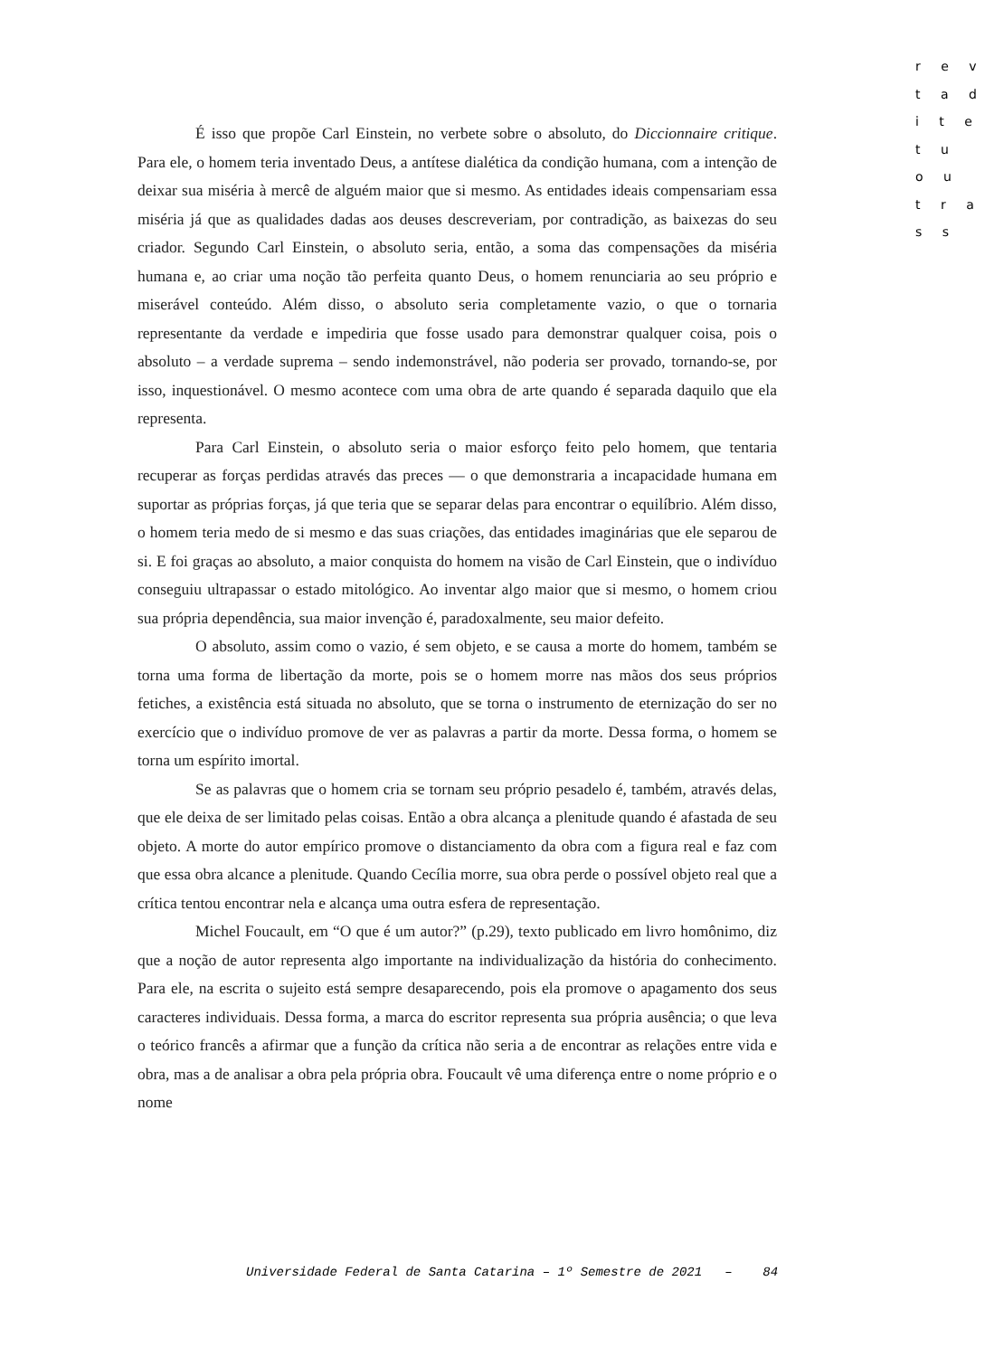r e v
t a d
i t e
t u
o u
t r a
s s
É isso que propõe Carl Einstein, no verbete sobre o absoluto, do Diccionnaire critique. Para ele, o homem teria inventado Deus, a antítese dialética da condição humana, com a intenção de deixar sua miséria à mercê de alguém maior que si mesmo. As entidades ideais compensariam essa miséria já que as qualidades dadas aos deuses descreveriam, por contradição, as baixezas do seu criador. Segundo Carl Einstein, o absoluto seria, então, a soma das compensações da miséria humana e, ao criar uma noção tão perfeita quanto Deus, o homem renunciaria ao seu próprio e miserável conteúdo. Além disso, o absoluto seria completamente vazio, o que o tornaria representante da verdade e impediria que fosse usado para demonstrar qualquer coisa, pois o absoluto – a verdade suprema – sendo indemonstrável, não poderia ser provado, tornando-se, por isso, inquestionável. O mesmo acontece com uma obra de arte quando é separada daquilo que ela representa.
Para Carl Einstein, o absoluto seria o maior esforço feito pelo homem, que tentaria recuperar as forças perdidas através das preces — o que demonstraria a incapacidade humana em suportar as próprias forças, já que teria que se separar delas para encontrar o equilíbrio. Além disso, o homem teria medo de si mesmo e das suas criações, das entidades imaginárias que ele separou de si. E foi graças ao absoluto, a maior conquista do homem na visão de Carl Einstein, que o indivíduo conseguiu ultrapassar o estado mitológico. Ao inventar algo maior que si mesmo, o homem criou sua própria dependência, sua maior invenção é, paradoxalmente, seu maior defeito.
O absoluto, assim como o vazio, é sem objeto, e se causa a morte do homem, também se torna uma forma de libertação da morte, pois se o homem morre nas mãos dos seus próprios fetiches, a existência está situada no absoluto, que se torna o instrumento de eternização do ser no exercício que o indivíduo promove de ver as palavras a partir da morte. Dessa forma, o homem se torna um espírito imortal.
Se as palavras que o homem cria se tornam seu próprio pesadelo é, também, através delas, que ele deixa de ser limitado pelas coisas. Então a obra alcança a plenitude quando é afastada de seu objeto. A morte do autor empírico promove o distanciamento da obra com a figura real e faz com que essa obra alcance a plenitude. Quando Cecília morre, sua obra perde o possível objeto real que a crítica tentou encontrar nela e alcança uma outra esfera de representação.
Michel Foucault, em “O que é um autor?” (p.29), texto publicado em livro homônimo, diz que a noção de autor representa algo importante na individualização da história do conhecimento. Para ele, na escrita o sujeito está sempre desaparecendo, pois ela promove o apagamento dos seus caracteres individuais. Dessa forma, a marca do escritor representa sua própria ausência; o que leva o teórico francês a afirmar que a função da crítica não seria a de encontrar as relações entre vida e obra, mas a de analisar a obra pela própria obra. Foucault vê uma diferença entre o nome próprio e o nome
Universidade Federal de Santa Catarina – 1º Semestre de 2021 – 84